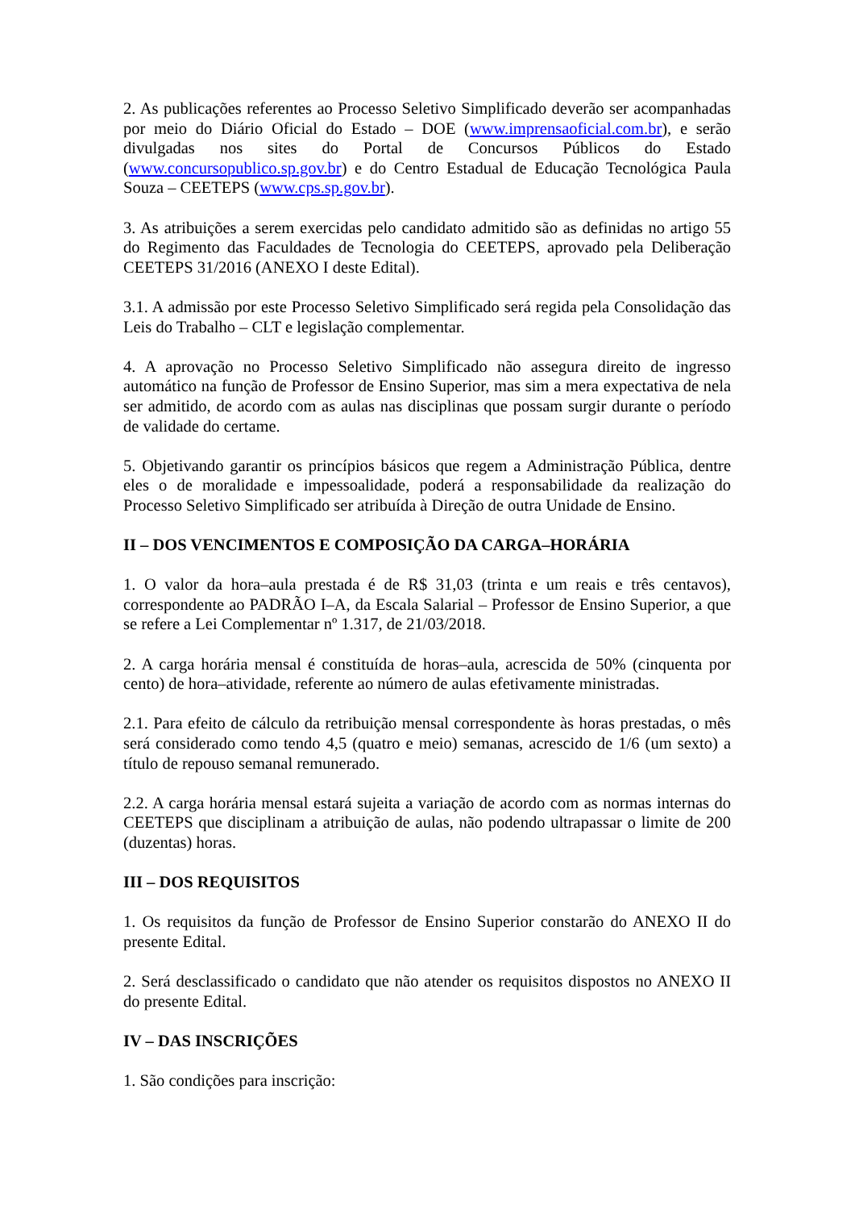2. As publicações referentes ao Processo Seletivo Simplificado deverão ser acompanhadas por meio do Diário Oficial do Estado – DOE (www.imprensaoficial.com.br), e serão divulgadas nos sites do Portal de Concursos Públicos do Estado (www.concursopublico.sp.gov.br) e do Centro Estadual de Educação Tecnológica Paula Souza – CEETEPS (www.cps.sp.gov.br).
3. As atribuições a serem exercidas pelo candidato admitido são as definidas no artigo 55 do Regimento das Faculdades de Tecnologia do CEETEPS, aprovado pela Deliberação CEETEPS 31/2016 (ANEXO I deste Edital).
3.1. A admissão por este Processo Seletivo Simplificado será regida pela Consolidação das Leis do Trabalho – CLT e legislação complementar.
4. A aprovação no Processo Seletivo Simplificado não assegura direito de ingresso automático na função de Professor de Ensino Superior, mas sim a mera expectativa de nela ser admitido, de acordo com as aulas nas disciplinas que possam surgir durante o período de validade do certame.
5. Objetivando garantir os princípios básicos que regem a Administração Pública, dentre eles o de moralidade e impessoalidade, poderá a responsabilidade da realização do Processo Seletivo Simplificado ser atribuída à Direção de outra Unidade de Ensino.
II – DOS VENCIMENTOS E COMPOSIÇÃO DA CARGA–HORÁRIA
1. O valor da hora–aula prestada é de R$ 31,03 (trinta e um reais e três centavos), correspondente ao PADRÃO I–A, da Escala Salarial – Professor de Ensino Superior, a que se refere a Lei Complementar nº 1.317, de 21/03/2018.
2. A carga horária mensal é constituída de horas–aula, acrescida de 50% (cinquenta por cento) de hora–atividade, referente ao número de aulas efetivamente ministradas.
2.1. Para efeito de cálculo da retribuição mensal correspondente às horas prestadas, o mês será considerado como tendo 4,5 (quatro e meio) semanas, acrescido de 1/6 (um sexto) a título de repouso semanal remunerado.
2.2. A carga horária mensal estará sujeita a variação de acordo com as normas internas do CEETEPS que disciplinam a atribuição de aulas, não podendo ultrapassar o limite de 200 (duzentas) horas.
III – DOS REQUISITOS
1. Os requisitos da função de Professor de Ensino Superior constarão do ANEXO II do presente Edital.
2. Será desclassificado o candidato que não atender os requisitos dispostos no ANEXO II do presente Edital.
IV – DAS INSCRIÇÕES
1. São condições para inscrição: